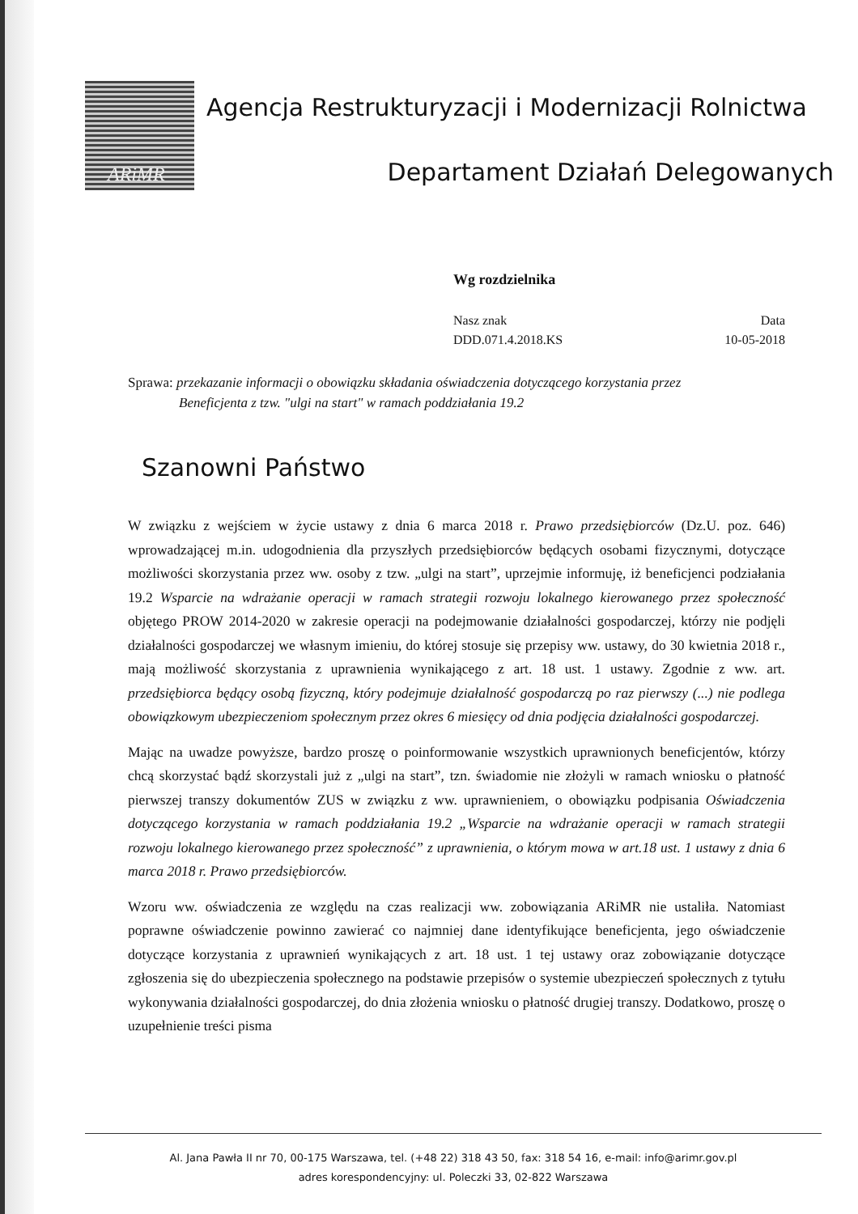ARiMR
Agencja Restrukturyzacji i Modernizacji Rolnictwa
Departament Działań Delegowanych
Wg rozdzielnika
Nasz znak
DDD.071.4.2018.KS
Data
10-05-2018
Sprawa: przekazanie informacji o obowiązku składania oświadczenia dotyczącego korzystania przez
Beneficjenta z tzw. "ulgi na start" w ramach poddziałania 19.2
Szanowni Państwo
W związku z wejściem w życie ustawy z dnia 6 marca 2018 r. Prawo przedsiębiorców (Dz.U. poz. 646) wprowadzającej m.in. udogodnienia dla przyszłych przedsiębiorców będących osobami fizycznymi, dotyczące możliwości skorzystania przez ww. osoby z tzw. „ulgi na start”, uprzejmie informuję, iż beneficjenci podziałania 19.2 Wsparcie na wdrażanie operacji w ramach strategii rozwoju lokalnego kierowanego przez społeczność objętego PROW 2014-2020 w zakresie operacji na podejmowanie działalności gospodarczej, którzy nie podjęli działalności gospodarczej we własnym imieniu, do której stosuje się przepisy ww. ustawy, do 30 kwietnia 2018 r., mają możliwość skorzystania z uprawnienia wynikającego z art. 18 ust. 1 ustawy. Zgodnie z ww. art. przedsiębiorca będący osobą fizyczną, który podejmuje działalność gospodarczą po raz pierwszy (...) nie podlega obowiązkowym ubezpieczeniom społecznym przez okres 6 miesięcy od dnia podjęcia działalności gospodarczej.
Mając na uwadze powyższe, bardzo proszę o poinformowanie wszystkich uprawnionych beneficjentów, którzy chcą skorzystać bądź skorzystali już z „ulgi na start”, tzn. świadomie nie złożyli w ramach wniosku o płatność pierwszej transzy dokumentów ZUS w związku z ww. uprawnieniem, o obowiązku podpisania Oświadczenia dotyczącego korzystania w ramach poddziałania 19.2 „Wsparcie na wdrażanie operacji w ramach strategii rozwoju lokalnego kierowanego przez społeczność” z uprawnienia, o którym mowa w art.18 ust. 1 ustawy z dnia 6 marca 2018 r. Prawo przedsiębiorców.
Wzoru ww. oświadczenia ze względu na czas realizacji ww. zobowiązania ARiMR nie ustaliła. Natomiast poprawne oświadczenie powinno zawierać co najmniej dane identyfikujące beneficjenta, jego oświadczenie dotyczące korzystania z uprawnień wynikających z art. 18 ust. 1 tej ustawy oraz zobowiązanie dotyczące zgłoszenia się do ubezpieczenia społecznego na podstawie przepisów o systemie ubezpieczeń społecznych z tytułu wykonywania działalności gospodarczej, do dnia złożenia wniosku o płatność drugiej transzy. Dodatkowo, proszę o uzupełnienie treści pisma
Al. Jana Pawła II nr 70, 00-175 Warszawa, tel. (+48 22) 318 43 50, fax: 318 54 16, e-mail: info@arimr.gov.pl
adres korespondencyjny: ul. Poleczki 33, 02-822 Warszawa